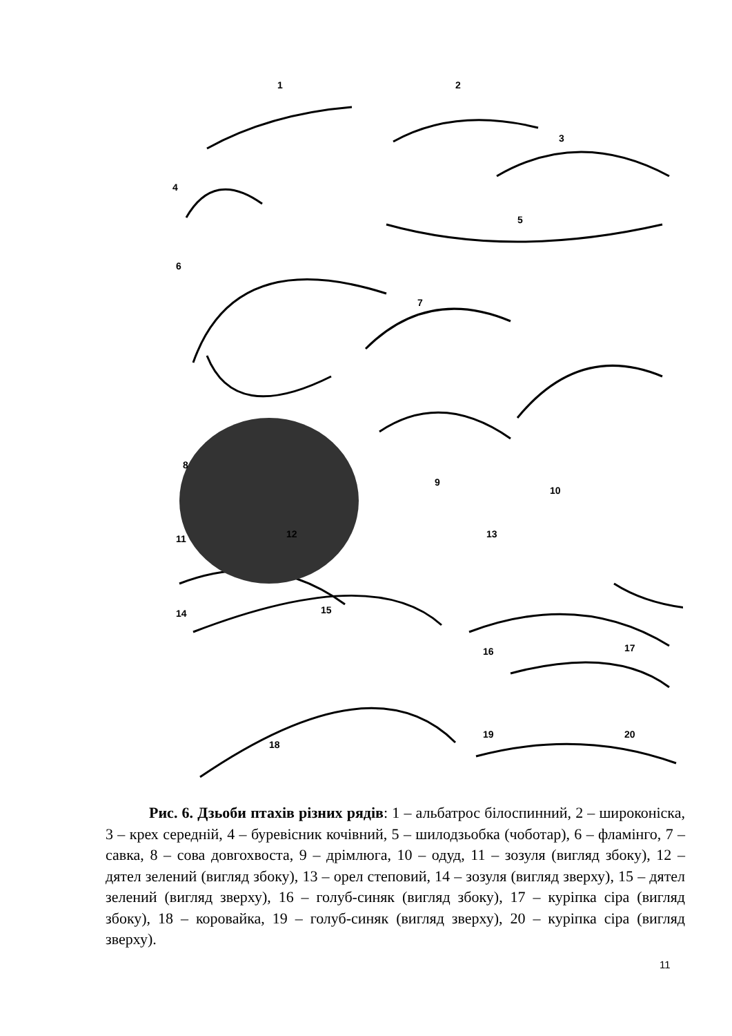1 2
3
4
5
6
7
8
9
10
11 12 13
14 15
16 17
18
19 20
Рис. 6. Дзьоби птахів різних рядів: 1 – альбатрос білоспинний, 2 – широконіска, 3 – крех середній, 4 – буревісник кочівний, 5 – шилодзьобка (чоботар), 6 – фламінго, 7 – савка, 8 – сова довгохвоста, 9 – дрімлюга, 10 – одуд, 11 – зозуля (вигляд збоку), 12 – дятел зелений (вигляд збоку), 13 – орел степовий, 14 – зозуля (вигляд зверху), 15 – дятел зелений (вигляд зверху), 16 – голуб-синяк (вигляд збоку), 17 – куріпка сіра (вигляд збоку), 18 – коровайка, 19 – голуб-синяк (вигляд зверху), 20 – куріпка сіра (вигляд зверху).
11